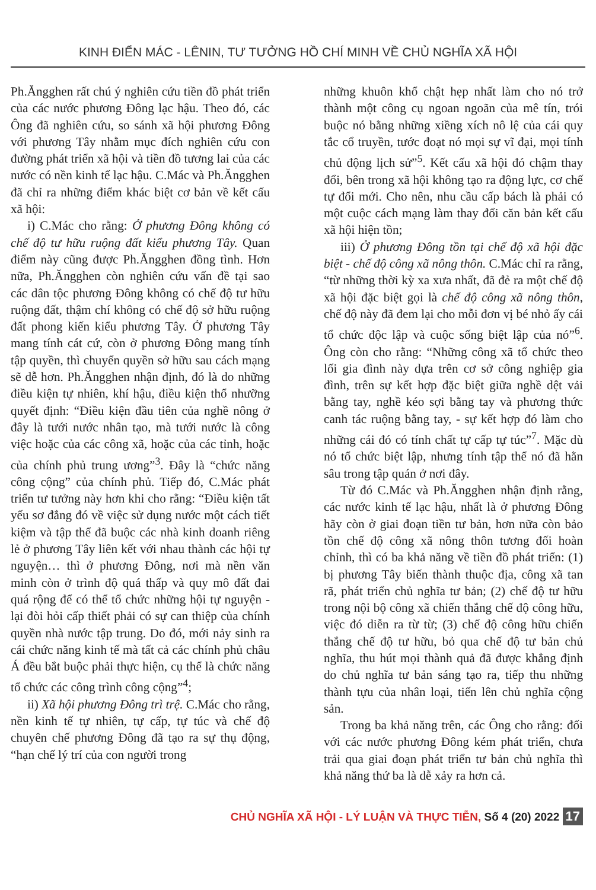KINH ĐIỂN MÁC - LÊNIN, TƯ TƯỞNG HỒ CHÍ MINH VỀ CHỦ NGHĨA XÃ HỘI
Ph.Ăngghen rất chú ý nghiên cứu tiền đồ phát triển của các nước phương Đông lạc hậu. Theo đó, các Ông đã nghiên cứu, so sánh xã hội phương Đông với phương Tây nhằm mục đích nghiên cứu con đường phát triển xã hội và tiền đồ tương lai của các nước có nền kinh tế lạc hậu. C.Mác và Ph.Ăngghen đã chỉ ra những điểm khác biệt cơ bản về kết cấu xã hội:
i) C.Mác cho rằng: Ở phương Đông không có chế độ tư hữu ruộng đất kiểu phương Tây. Quan điểm này cũng được Ph.Ăngghen đồng tình. Hơn nữa, Ph.Ăngghen còn nghiên cứu vấn đề tại sao các dân tộc phương Đông không có chế độ tư hữu ruộng đất, thậm chí không có chế độ sở hữu ruộng đất phong kiến kiểu phương Tây. Ở phương Tây mang tính cát cứ, còn ở phương Đông mang tính tập quyền, thì chuyển quyền sở hữu sau cách mạng sẽ dễ hơn. Ph.Ăngghen nhận định, đó là do những điều kiện tự nhiên, khí hậu, điều kiện thổ nhưỡng quyết định: “Điều kiện đầu tiên của nghề nông ở đây là tưới nước nhân tạo, mà tưới nước là công việc hoặc của các công xã, hoặc của các tỉnh, hoặc của chính phủ trung ương”<sup>3</sup>. Đây là “chức năng công cộng” của chính phủ. Tiếp đó, C.Mác phát triển tư tưởng này hơn khi cho rằng: “Điều kiện tất yếu sơ đẳng đó về việc sử dụng nước một cách tiết kiệm và tập thể đã buộc các nhà kinh doanh riêng lẻ ở phương Tây liên kết với nhau thành các hội tự nguyện… thì ở phương Đông, nơi mà nền văn minh còn ở trình độ quá thấp và quy mô đất đai quá rộng để có thể tổ chức những hội tự nguyện - lại đòi hỏi cấp thiết phải có sự can thiệp của chính quyền nhà nước tập trung. Do đó, mới nảy sinh ra cái chức năng kinh tế mà tất cả các chính phủ châu Á đều bắt buộc phải thực hiện, cụ thể là chức năng tổ chức các công trình công cộng”<sup>4</sup>;
ii) Xã hội phương Đông trì trệ. C.Mác cho rằng, nền kinh tế tự nhiên, tự cấp, tự túc và chế độ chuyên chế phương Đông đã tạo ra sự thụ động, “hạn chế lý trí của con người trong
những khuôn khổ chật hẹp nhất làm cho nó trở thành một công cụ ngoan ngoãn của mê tín, trói buộc nó bằng những xiềng xích nô lệ của cái quy tắc cổ truyền, tước đoạt nó mọi sự vĩ đại, mọi tính chủ động lịch sử”<sup>5</sup>. Kết cấu xã hội đó chậm thay đổi, bên trong xã hội không tạo ra động lực, cơ chế tự đổi mới. Cho nên, nhu cầu cấp bách là phải có một cuộc cách mạng làm thay đổi căn bản kết cấu xã hội hiện tồn;
iii) Ở phương Đông tồn tại chế độ xã hội đặc biệt - chế độ công xã nông thôn. C.Mác chỉ ra rằng, “từ những thời kỳ xa xưa nhất, đã đẻ ra một chế độ xã hội đặc biệt gọi là chế độ công xã nông thôn, chế độ này đã đem lại cho mỗi đơn vị bé nhỏ ấy cái tổ chức độc lập và cuộc sống biệt lập của nó”<sup>6</sup>. Ông còn cho rằng: “Những công xã tổ chức theo lối gia đình này dựa trên cơ sở công nghiệp gia đình, trên sự kết hợp đặc biệt giữa nghề dệt vải bằng tay, nghề kéo sợi bằng tay và phương thức canh tác ruộng bằng tay, - sự kết hợp đó làm cho những cái đó có tính chất tự cấp tự túc”<sup>7</sup>. Mặc dù nó tổ chức biệt lập, nhưng tính tập thể nó đã hằn sâu trong tập quán ở nơi đây.
Từ đó C.Mác và Ph.Ăngghen nhận định rằng, các nước kinh tế lạc hậu, nhất là ở phương Đông hãy còn ở giai đoạn tiền tư bản, hơn nữa còn bảo tồn chế độ công xã nông thôn tương đối hoàn chỉnh, thì có ba khả năng về tiền đồ phát triển: (1) bị phương Tây biến thành thuộc địa, công xã tan rã, phát triển chủ nghĩa tư bản; (2) chế độ tư hữu trong nội bộ công xã chiến thắng chế độ công hữu, việc đó diễn ra từ từ; (3) chế độ công hữu chiến thắng chế độ tư hữu, bỏ qua chế độ tư bản chủ nghĩa, thu hút mọi thành quả đã được khẳng định do chủ nghĩa tư bản sáng tạo ra, tiếp thu những thành tựu của nhân loại, tiến lên chủ nghĩa cộng sản.
Trong ba khả năng trên, các Ông cho rằng: đối với các nước phương Đông kém phát triển, chưa trải qua giai đoạn phát triển tư bản chủ nghĩa thì khả năng thứ ba là dễ xảy ra hơn cả.
CHỦ NGHĨA XÃ HỘI - LÝ LUẬN VÀ THỰC TIỄN, Số 4 (20) 2022 17